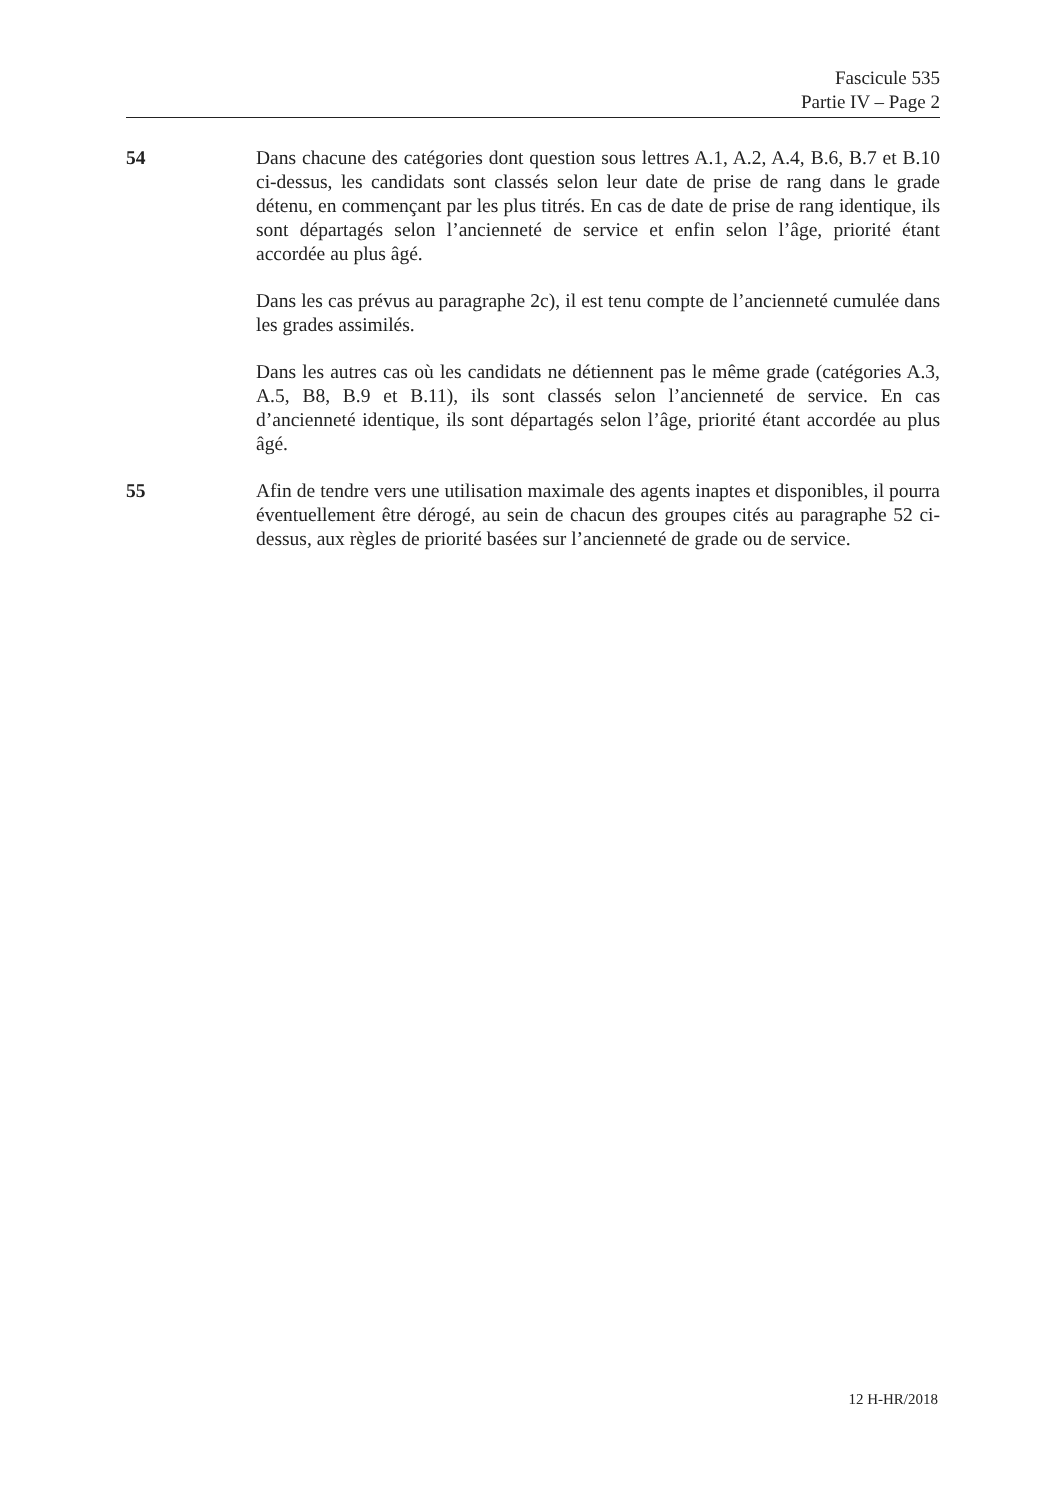Fascicule 535
Partie IV – Page 2
54 Dans chacune des catégories dont question sous lettres A.1, A.2, A.4, B.6, B.7 et B.10 ci-dessus, les candidats sont classés selon leur date de prise de rang dans le grade détenu, en commençant par les plus titrés. En cas de date de prise de rang identique, ils sont départagés selon l’ancienneté de service et enfin selon l’âge, priorité étant accordée au plus âgé.
Dans les cas prévus au paragraphe 2c), il est tenu compte de l’ancienneté cumulée dans les grades assimilés.
Dans les autres cas où les candidats ne détiennent pas le même grade (catégories A.3, A.5, B8, B.9 et B.11), ils sont classés selon l’ancienneté de service. En cas d’ancienneté identique, ils sont départagés selon l’âge, priorité étant accordée au plus âgé.
55 Afin de tendre vers une utilisation maximale des agents inaptes et disponibles, il pourra éventuellement être dérogé, au sein de chacun des groupes cités au paragraphe 52 ci-dessus, aux règles de priorité basées sur l’ancienneté de grade ou de service.
12 H-HR/2018